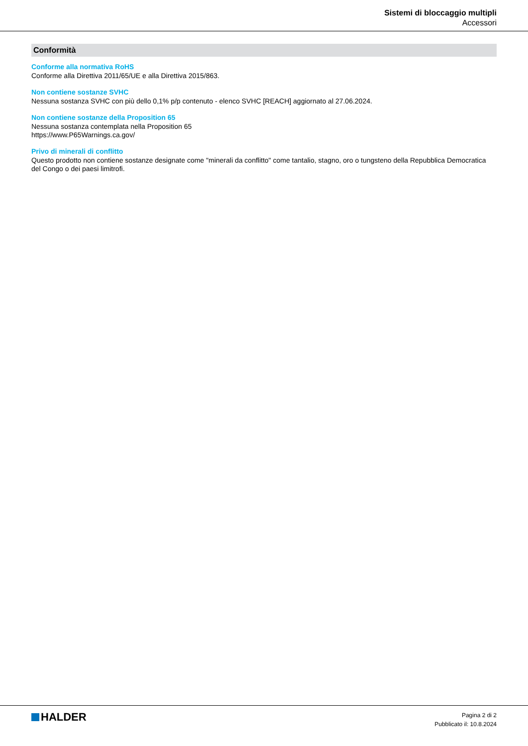Sistemi di bloccaggio multipli
Accessori
Conformità
Conforme alla normativa RoHS
Conforme alla Direttiva 2011/65/UE e alla Direttiva 2015/863.
Non contiene sostanze SVHC
Nessuna sostanza SVHC con più dello 0,1% p/p contenuto - elenco SVHC [REACH] aggiornato al 27.06.2024.
Non contiene sostanze della Proposition 65
Nessuna sostanza contemplata nella Proposition 65
https://www.P65Warnings.ca.gov/
Privo di minerali di conflitto
Questo prodotto non contiene sostanze designate come "minerali da conflitto" come tantalio, stagno, oro o tungsteno della Repubblica Democratica del Congo o dei paesi limitrofi.
HALDER
Pagina 2 di 2
Pubblicato il: 10.8.2024